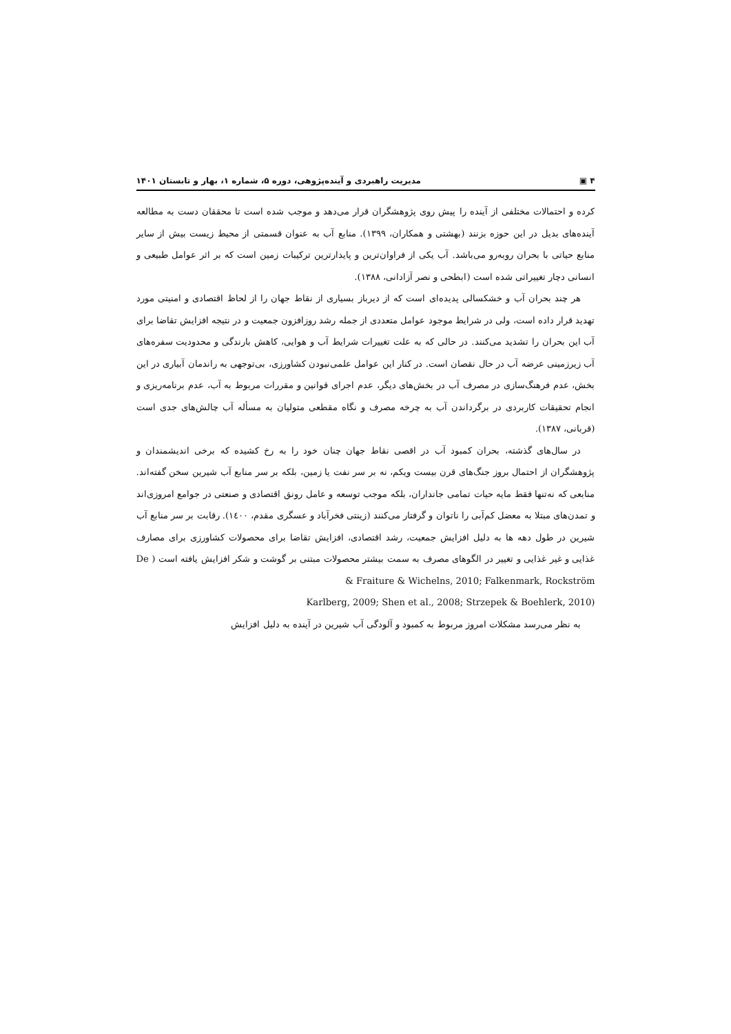۴ ▣ مدیریت راهبردی و آینده‌پژوهی، دوره ۵، شماره ۱، بهار و تابستان ۱۴۰۱
کرده و احتمالات مختلفی از آینده را پیش روی پژوهشگران قرار می‌دهد و موجب شده است تا محققان دست به مطالعه آینده‌های بدیل در این حوزه بزنند (بهشتی و همکاران، ۱۳۹۹). منابع آب به عنوان قسمتی از محیط زیست بیش از سایر منابع حیاتی با بحران روبه‌رو می‌باشد. آب یکی از فراوان‌ترین و پایدارترین ترکیبات زمین است که بر اثر عوامل طبیعی و انسانی دچار تغییراتی شده است (ابطحی و نصر آزادانی، ۱۳۸۸).
هر چند بحران آب و خشکسالی پدیده‌ای است که از دیرباز بسیاری از نقاط جهان را از لحاظ اقتصادی و امنیتی مورد تهدید قرار داده است، ولی در شرایط موجود عوامل متعددی از جمله رشد روزافزون جمعیت و در نتیجه افزایش تقاضا برای آب این بحران را تشدید می‌کنند. در حالی که به علت تغییرات شرایط آب و هوایی، کاهش بارندگی و محدودیت سفره‌های آب زیرزمینی عرضه آب در حال نقصان است. در کنار این عوامل علمی‌نبودن کشاورزی، بی‌توجهی به راندمان آبیاری در این بخش، عدم فرهنگ‌سازی در مصرف آب در بخش‌های دیگر، عدم اجرای قوانین و مقررات مربوط به آب، عدم برنامه‌ریزی و انجام تحقیقات کاربردی در برگرداندن آب به چرخه مصرف و نگاه مقطعی متولیان به مسأله آب چالش‌های جدی است (قربانی، ۱۳۸۷).
در سال‌های گذشته، بحران کمبود آب در اقصی نقاط جهان چنان خود را به رخ کشیده که برخی اندیشمندان و پژوهشگران از احتمال بروز جنگ‌های قرن بیست ویکم، نه بر سر نفت یا زمین، بلکه بر سر منابع آب شیرین سخن گفته‌اند. منابعی که نه‌تنها فقط مایه حیات تمامی جانداران، بلکه موجب توسعه و عامل رونق اقتصادی و صنعتی در جوامع امروزی‌اند و تمدن‌های مبتلا به معضل کم‌آبی را ناتوان و گرفتار می‌کنند (زینتی فخرآباد و عسگری مقدم، ۱٤۰۰). رقابت بر سر منابع آب شیرین در طول دهه ها به دلیل افزایش جمعیت، رشد اقتصادی، افزایش تقاضا برای محصولات کشاورزی برای مصارف غذایی و غیر غذایی و تغییر در الگوهای مصرف به سمت بیشتر محصولات مبتنی بر گوشت و شکر افزایش یافته است ( De Fraiture & Wichelns, 2010; Falkenmark, Rockström &
Karlberg, 2009; Shen et al., 2008; Strzepek & Boehlerk, 2010)
به نظر می‌رسد مشکلات امروز مربوط به کمبود و آلودگی آب شیرین در آینده به دلیل افزایش